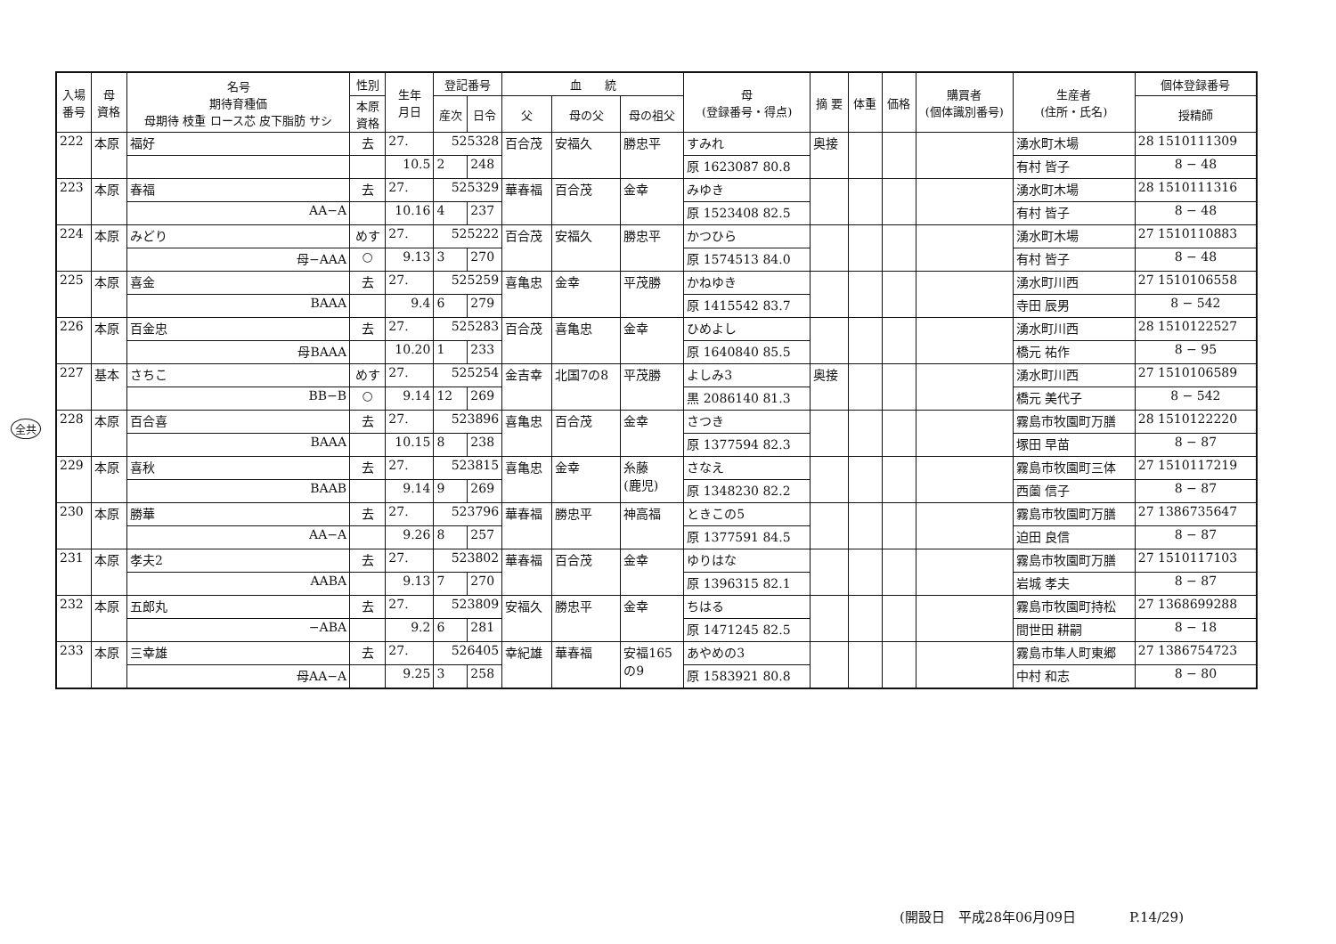全共
| 入場 番号 | 母 資格 | 名号 期待育種価 母期待 枝重 ロース芯 皮下脂肪 サシ | 性別 | 生年 月日 | 登記番号 | | 血 統 | | | 母 (登録番号・得点) | 摘 要 | 体重 | 価格 | 購買者 (個体識別番号) | 生産者 (住所・氏名) | 個体登録番号 |
| --- | --- | --- | --- | --- | --- | --- | --- | --- | --- | --- | --- | --- | --- | --- | --- | --- |
| | | | 本原 資格 | | 産次 | 日令 | 父 | 母の父 | 母の祖父 | | | | | | | 授精師 |
| 222 | 本原 | 福好 | 去 | 27. | 525328 | | 百合茂 | 安福久 | 勝忠平 | すみれ | 奥接 | | | | 湧水町木場 | 28 1510111309 |
| | | | | 10.5 | 2 | 248 | | | | 原 1623087 80.8 | | | | | 有村 皆子 | 8 − 48 |
| 223 | 本原 | 春福 | 去 | 27. | 525329 | | 華春福 | 百合茂 | 金幸 | みゆき | | | | | 湧水町木場 | 28 1510111316 |
| | | AA−A | | 10.16 | 4 | 237 | | | | 原 1523408 82.5 | | | | | 有村 皆子 | 8 − 48 |
| 224 | 本原 | みどり | めす | 27. | 525222 | | 百合茂 | 安福久 | 勝忠平 | かつひら | | | | | 湧水町木場 | 27 1510110883 |
| | | 母−AAA | ○ | 9.13 | 3 | 270 | | | | 原 1574513 84.0 | | | | | 有村 皆子 | 8 − 48 |
| 225 | 本原 | 喜金 | 去 | 27. | 525259 | | 喜亀忠 | 金幸 | 平茂勝 | かねゆき | | | | | 湧水町川西 | 27 1510106558 |
| | | BAAA | | 9.4 | 6 | 279 | | | | 原 1415542 83.7 | | | | | 寺田 辰男 | 8 − 542 |
| 226 | 本原 | 百金忠 | 去 | 27. | 525283 | | 百合茂 | 喜亀忠 | 金幸 | ひめよし | | | | | 湧水町川西 | 28 1510122527 |
| | | 母BAAA | | 10.20 | 1 | 233 | | | | 原 1640840 85.5 | | | | | 橋元 祐作 | 8 − 95 |
| 227 | 基本 | さちこ | めす | 27. | 525254 | | 金吉幸 | 北国7の8 | 平茂勝 | よしみ3 | 奥接 | | | | 湧水町川西 | 27 1510106589 |
| | | BB−B | ○ | 9.14 | 12 | 269 | | | | 黒 2086140 81.3 | | | | | 橋元 美代子 | 8 − 542 |
| 228 | 本原 | 百合喜 | 去 | 27. | 523896 | | 喜亀忠 | 百合茂 | 金幸 | さつき | | | | | 霧島市牧園町万膳 | 28 1510122220 |
| | | BAAA | | 10.15 | 8 | 238 | | | | 原 1377594 82.3 | | | | | 塚田 早苗 | 8 − 87 |
| 229 | 本原 | 喜秋 | 去 | 27. | 523815 | | 喜亀忠 | 金幸 | 糸藤 (鹿児) | さなえ | | | | | 霧島市牧園町三体 | 27 1510117219 |
| | | BAAB | | 9.14 | 9 | 269 | | | | 原 1348230 82.2 | | | | | 西薗 信子 | 8 − 87 |
| 230 | 本原 | 勝華 | 去 | 27. | 523796 | | 華春福 | 勝忠平 | 神高福 | ときこの5 | | | | | 霧島市牧園町万膳 | 27 1386735647 |
| | | AA−A | | 9.26 | 8 | 257 | | | | 原 1377591 84.5 | | | | | 迫田 良信 | 8 − 87 |
| 231 | 本原 | 孝夫2 | 去 | 27. | 523802 | | 華春福 | 百合茂 | 金幸 | ゆりはな | | | | | 霧島市牧園町万膳 | 27 1510117103 |
| | | AABA | | 9.13 | 7 | 270 | | | | 原 1396315 82.1 | | | | | 岩城 孝夫 | 8 − 87 |
| 232 | 本原 | 五郎丸 | 去 | 27. | 523809 | | 安福久 | 勝忠平 | 金幸 | ちはる | | | | | 霧島市牧園町持松 | 27 1368699288 |
| | | −ABA | | 9.2 | 6 | 281 | | | | 原 1471245 82.5 | | | | | 間世田 耕嗣 | 8 − 18 |
| 233 | 本原 | 三幸雄 | 去 | 27. | 526405 | | 幸紀雄 | 華春福 | 安福165 の9 | あやめの3 | | | | | 霧島市隼人町東郷 | 27 1386754723 |
| | | 母AA−A | | 9.25 | 3 | 258 | | | | 原 1583921 80.8 | | | | | 中村 和志 | 8 − 80 |
(開設日　平成28年06月09日　　　　P.14/29)